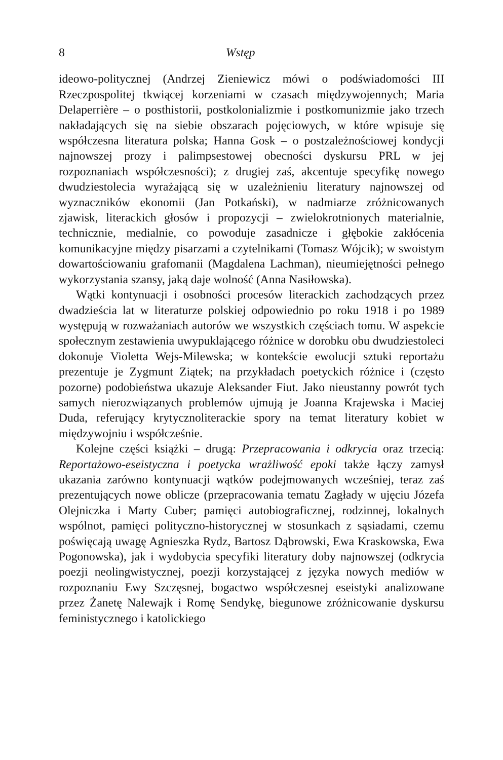8 Wstęp
ideowo-politycznej (Andrzej Zieniewicz mówi o podświadomości III Rzeczpospolitej tkwiącej korzeniami w czasach międzywojennych; Maria Delaperrière – o posthistorii, postkolonializmie i postkomunizmie jako trzech nakładających się na siebie obszarach pojęciowych, w które wpisuje się współczesna literatura polska; Hanna Gosk – o postzależnościowej kondycji najnowszej prozy i palimpsestowej obecności dyskursu PRL w jej rozpoznaniach współczesności); z drugiej zaś, akcentuje specyfikę nowego dwudziestolecia wyrażającą się w uzależnieniu literatury najnowszej od wyznaczników ekonomii (Jan Potkański), w nadmiarze zróżnicowanych zjawisk, literackich głosów i propozycji – zwielokrotnionych materialnie, technicznie, medialnie, co powoduje zasadnicze i głębokie zakłócenia komunikacyjne między pisarzami a czytelnikami (Tomasz Wójcik); w swoistym dowartościowaniu grafomanii (Magdalena Lachman), nieumiejętności pełnego wykorzystania szansy, jaką daje wolność (Anna Nasiłowska).
Wątki kontynuacji i osobności procesów literackich zachodzących przez dwadzieścia lat w literaturze polskiej odpowiednio po roku 1918 i po 1989 występują w rozważaniach autorów we wszystkich częściach tomu. W aspekcie społecznym zestawienia uwypuklającego różnice w dorobku obu dwudziestoleci dokonuje Violetta Wejs-Milewska; w kontekście ewolucji sztuki reportażu prezentuje je Zygmunt Ziątek; na przykładach poetyckich różnice i (często pozorne) podobieństwa ukazuje Aleksander Fiut. Jako nieustanny powrót tych samych nierozwiązanych problemów ujmują je Joanna Krajewska i Maciej Duda, referujący krytycznoliterackie spory na temat literatury kobiet w międzywojniu i współcześnie.
Kolejne części książki – drugą: Przepracowania i odkrycia oraz trzecią: Reportażowo-eseistyczna i poetycka wrażliwość epoki także łączy zamysł ukazania zarówno kontynuacji wątków podejmowanych wcześniej, teraz zaś prezentujących nowe oblicze (przepracowania tematu Zagłady w ujęciu Józefa Olejniczka i Marty Cuber; pamięci autobiograficznej, rodzinnej, lokalnych wspólnot, pamięci polityczno-historycznej w stosunkach z sąsiadami, czemu poświęcają uwagę Agnieszka Rydz, Bartosz Dąbrowski, Ewa Kraskowska, Ewa Pogonowska), jak i wydobycia specyfiki literatury doby najnowszej (odkrycia poezji neolingwistycznej, poezji korzystającej z języka nowych mediów w rozpoznaniu Ewy Szczęsnej, bogactwo współczesnej eseistyki analizowane przez Żanetę Nalewajk i Romę Sendykę, biegunowe zróżnicowanie dyskursu feministycznego i katolickiego